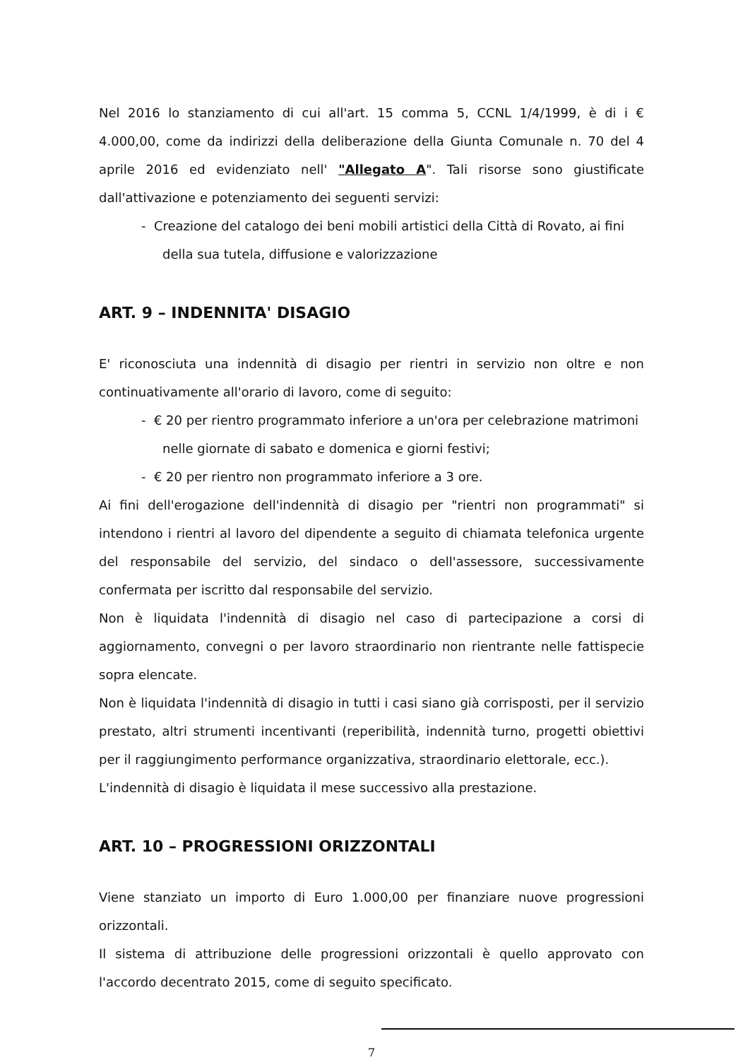Nel 2016 lo stanziamento di cui all'art. 15 comma 5, CCNL 1/4/1999, è di i € 4.000,00, come da indirizzi della deliberazione della Giunta Comunale n. 70 del 4 aprile 2016 ed evidenziato nell' "Allegato A". Tali risorse sono giustificate dall'attivazione e potenziamento dei seguenti servizi:
- Creazione del catalogo dei beni mobili artistici della Città di Rovato, ai fini della sua tutela, diffusione e valorizzazione
ART. 9 – INDENNITA' DISAGIO
E' riconosciuta una indennità di disagio per rientri in servizio non oltre e non continuativamente all'orario di lavoro, come di seguito:
- € 20 per rientro programmato inferiore a un'ora per celebrazione matrimoni nelle giornate di sabato e domenica e giorni festivi;
- € 20 per rientro non programmato inferiore a 3 ore.
Ai fini dell'erogazione dell'indennità di disagio per "rientri non programmati" si intendono i rientri al lavoro del dipendente a seguito di chiamata telefonica urgente del responsabile del servizio, del sindaco o dell'assessore, successivamente confermata per iscritto dal responsabile del servizio.
Non è liquidata l'indennità di disagio nel caso di partecipazione a corsi di aggiornamento, convegni o per lavoro straordinario non rientrante nelle fattispecie sopra elencate.
Non è liquidata l'indennità di disagio in tutti i casi siano già corrisposti, per il servizio prestato, altri strumenti incentivanti (reperibilità, indennità turno, progetti obiettivi per il raggiungimento performance organizzativa, straordinario elettorale, ecc.).
L'indennità di disagio è liquidata il mese successivo alla prestazione.
ART. 10 – PROGRESSIONI ORIZZONTALI
Viene stanziato un importo di Euro 1.000,00 per finanziare nuove progressioni orizzontali.
Il sistema di attribuzione delle progressioni orizzontali è quello approvato con l'accordo decentrato 2015, come di seguito specificato.
7